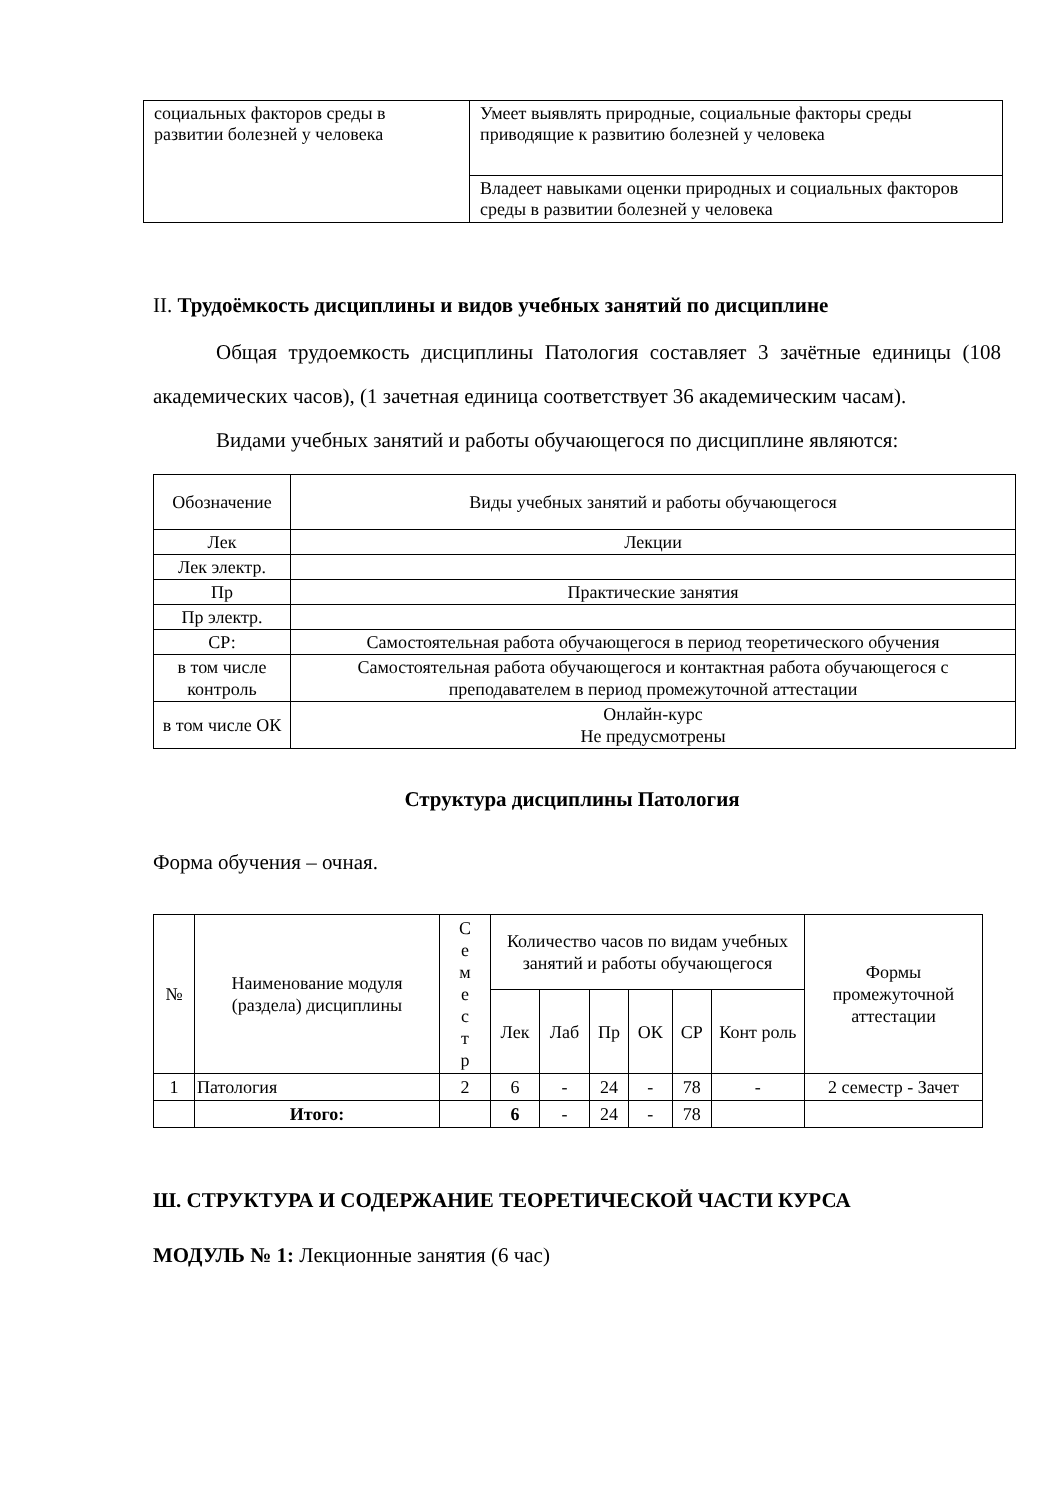| социальных факторов среды в развитии болезней у человека | Умеет выявлять природные, социальные факторы среды приводящие к развитию болезней у человека |
| | Владеет навыками оценки природных и социальных факторов среды в развитии болезней у человека |
II. Трудоёмкость дисциплины и видов учебных занятий по дисциплине
Общая трудоемкость дисциплины Патология составляет 3 зачётные единицы (108 академических часов), (1 зачетная единица соответствует 36 академическим часам).
Видами учебных занятий и работы обучающегося по дисциплине являются:
| Обозначение | Виды учебных занятий и работы обучающегося |
| Лек | Лекции |
| Лек электр. | |
| Пр | Практические занятия |
| Пр электр. | |
| СР: | Самостоятельная работа обучающегося в период теоретического обучения |
| в том числе контроль | Самостоятельная работа обучающегося и контактная работа обучающегося с преподавателем в период промежуточной аттестации |
| в том числе ОК | Онлайн-курс Не предусмотрены |
Структура дисциплины Патология
Форма обучения – очная.
| № | Наименование модуля (раздела) дисциплины | С е м е с т р | Количество часов по видам учебных занятий и работы обучающегося | | | | | | Формы промежуточной аттестации |
| | | | Лек | Лаб | Пр | ОК | СР | Конт роль | |
| 1 | Патология | 2 | 6 | - | 24 | - | 78 | - | 2 семестр - Зачет |
| | Итого: | | 6 | - | 24 | - | 78 | | |
Ш. СТРУКТУРА И СОДЕРЖАНИЕ ТЕОРЕТИЧЕСКОЙ ЧАСТИ КУРСА
МОДУЛЬ № 1: Лекционные занятия (6 час)